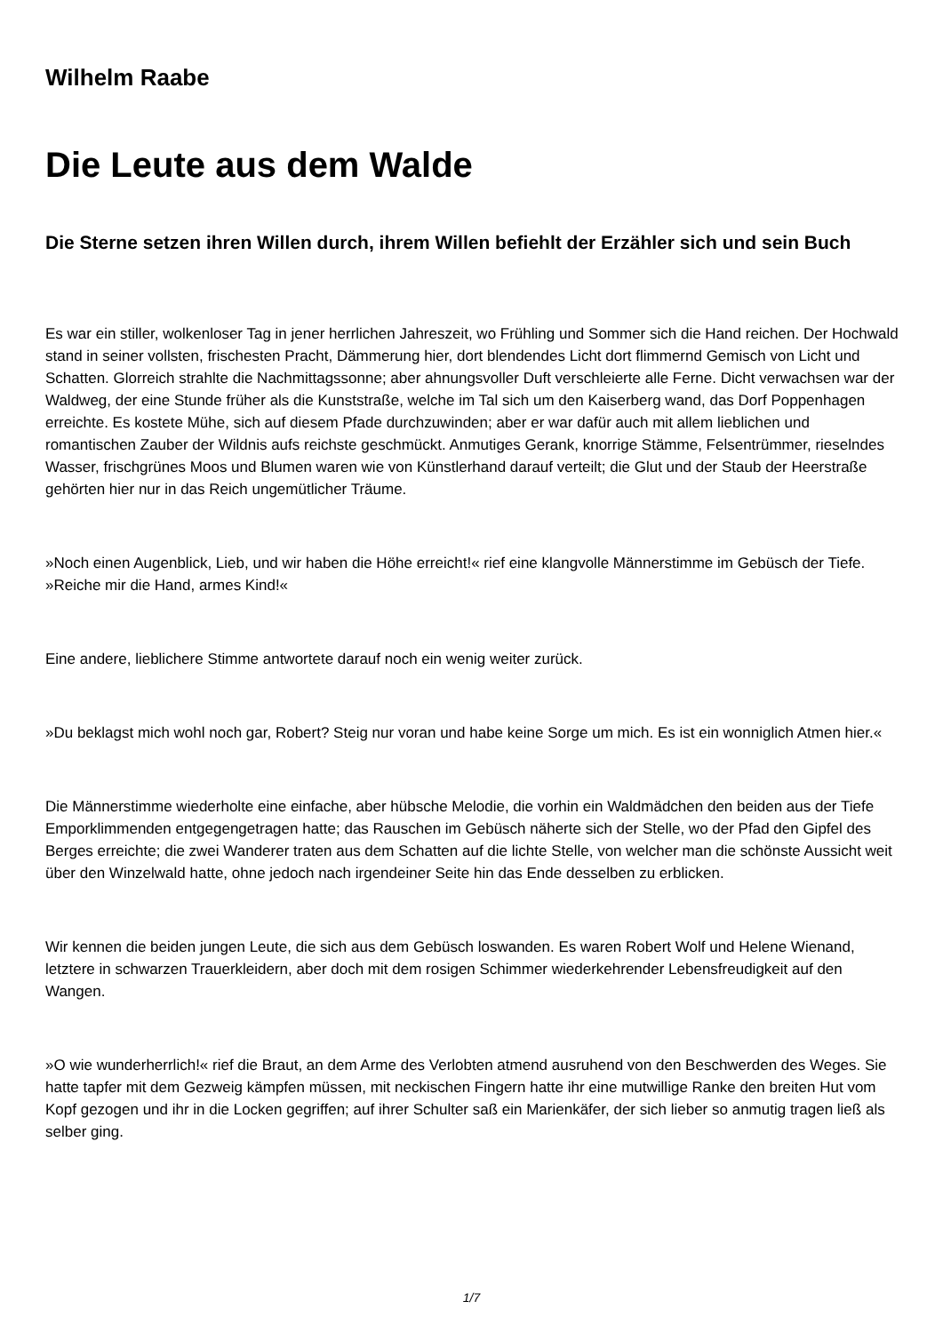Wilhelm Raabe
Die Leute aus dem Walde
Die Sterne setzen ihren Willen durch, ihrem Willen befiehlt der Erzähler sich und sein Buch
Es war ein stiller, wolkenloser Tag in jener herrlichen Jahreszeit, wo Frühling und Sommer sich die Hand reichen. Der Hochwald stand in seiner vollsten, frischesten Pracht, Dämmerung hier, dort blendendes Licht dort flimmernd Gemisch von Licht und Schatten. Glorreich strahlte die Nachmittagssonne; aber ahnungsvoller Duft verschleierte alle Ferne. Dicht verwachsen war der Waldweg, der eine Stunde früher als die Kunststraße, welche im Tal sich um den Kaiserberg wand, das Dorf Poppenhagen erreichte. Es kostete Mühe, sich auf diesem Pfade durchzuwinden; aber er war dafür auch mit allem lieblichen und romantischen Zauber der Wildnis aufs reichste geschmückt. Anmutiges Gerank, knorrige Stämme, Felsentrümmer, rieselndes Wasser, frischgrünes Moos und Blumen waren wie von Künstlerhand darauf verteilt; die Glut und der Staub der Heerstraße gehörten hier nur in das Reich ungemütlicher Träume.
»Noch einen Augenblick, Lieb, und wir haben die Höhe erreicht!« rief eine klangvolle Männerstimme im Gebüsch der Tiefe. »Reiche mir die Hand, armes Kind!«
Eine andere, lieblichere Stimme antwortete darauf noch ein wenig weiter zurück.
»Du beklagst mich wohl noch gar, Robert? Steig nur voran und habe keine Sorge um mich. Es ist ein wonniglich Atmen hier.«
Die Männerstimme wiederholte eine einfache, aber hübsche Melodie, die vorhin ein Waldmädchen den beiden aus der Tiefe Emporklimmenden entgegengetragen hatte; das Rauschen im Gebüsch näherte sich der Stelle, wo der Pfad den Gipfel des Berges erreichte; die zwei Wanderer traten aus dem Schatten auf die lichte Stelle, von welcher man die schönste Aussicht weit über den Winzelwald hatte, ohne jedoch nach irgendeiner Seite hin das Ende desselben zu erblicken.
Wir kennen die beiden jungen Leute, die sich aus dem Gebüsch loswanden. Es waren Robert Wolf und Helene Wienand, letztere in schwarzen Trauerkleidern, aber doch mit dem rosigen Schimmer wiederkehrender Lebensfreudigkeit auf den Wangen.
»O wie wunderherrlich!« rief die Braut, an dem Arme des Verlobten atmend ausruhend von den Beschwerden des Weges. Sie hatte tapfer mit dem Gezweig kämpfen müssen, mit neckischen Fingern hatte ihr eine mutwillige Ranke den breiten Hut vom Kopf gezogen und ihr in die Locken gegriffen; auf ihrer Schulter saß ein Marienkäfer, der sich lieber so anmutig tragen ließ als selber ging.
1/7